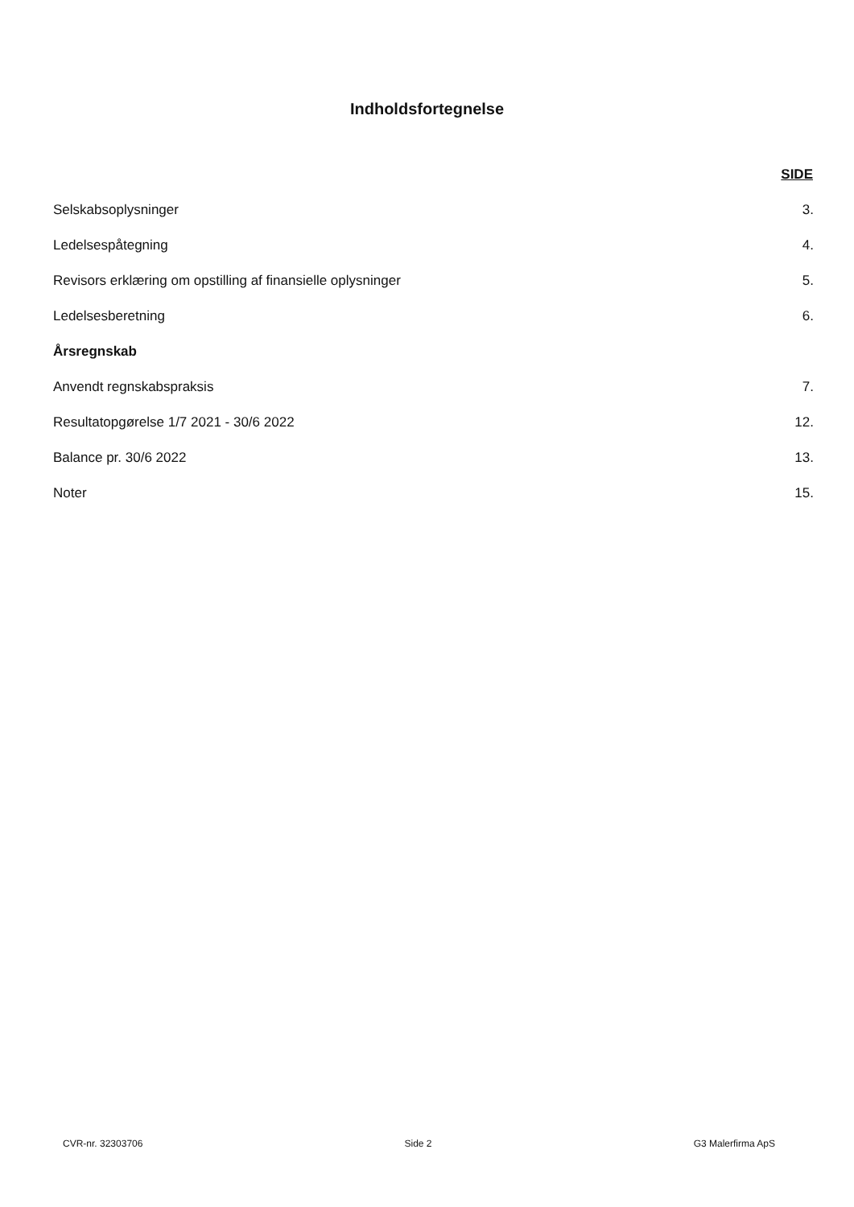Indholdsfortegnelse
| | SIDE |
| Selskabsoplysninger | 3. |
| Ledelsespåtegning | 4. |
| Revisors erklæring om opstilling af finansielle oplysninger | 5. |
| Ledelsesberetning | 6. |
| Årsregnskab | |
| Anvendt regnskabspraksis | 7. |
| Resultatopgørelse 1/7 2021 - 30/6 2022 | 12. |
| Balance pr. 30/6 2022 | 13. |
| Noter | 15. |
CVR-nr. 32303706 Side 2 G3 Malerfirma ApS